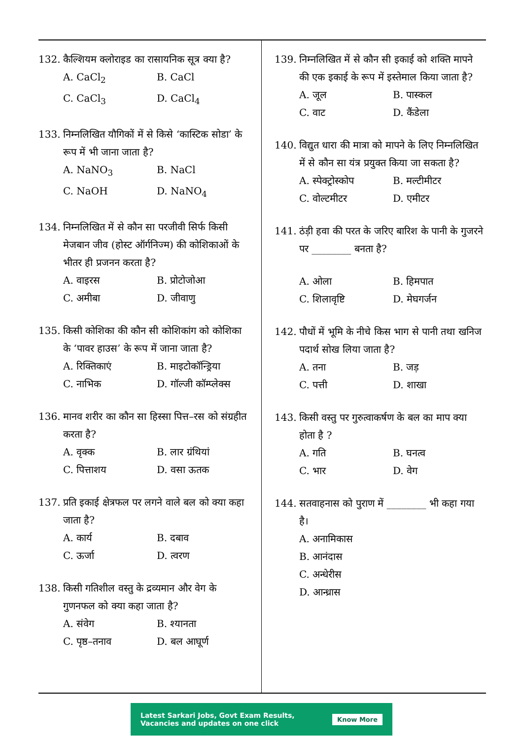132. कैल्शियम क्लोराइड का रासायनिक सूत्र क्या है?
A. CaCl<sub>2</sub> B. CaCl C. CaCl<sub>3</sub> D. CaCl<sub>4</sub>
133. निम्नलिखित यौगिकों में से किसे ‘कास्टिक सोडा’ के रूप में भी जाना जाता है?
A. NaNO<sub>3</sub> B. NaCl C. NaOH D. NaNO<sub>4</sub>
134. निम्नलिखित में से कौन सा परजीवी सिर्फ किसी मेजबान जीव (होस्ट ऑर्गनिज्म) की कोशिकाओं के भीतर ही प्रजनन करता है?
A. वाइरस B. प्रोटोजोआ C. अमीबा D. जीवाणु
135. किसी कोशिका की कौन सी कोशिकांग को कोशिका के ‘पावर हाउस’ के रूप में जाना जाता है?
A. रिक्तिकाएं B. माइटोकॉन्ड्रिया C. नाभिक D. गॉल्जी कॉम्प्लेक्स
136. मानव शरीर का कौन सा हिस्सा पित्त–रस को संग्रहीत करता है?
A. वृक्क B. लार ग्रंथियां C. पित्ताशय D. वसा ऊतक
137. प्रति इकाई क्षेत्रफल पर लगने वाले बल को क्या कहा जाता है?
A. कार्य B. दबाव C. ऊर्जा D. त्वरण
138. किसी गतिशील वस्तु के द्रव्यमान और वेग के गुणनफल को क्या कहा जाता है?
A. संवेग B. श्यानता C. पृष्ठ–तनाव D. बल आघूर्ण
139. निम्नलिखित में से कौन सी इकाई को शक्ति मापने की एक इकाई के रूप में इस्तेमाल किया जाता है?
A. जूल B. पास्कल C. वाट D. कैंडेला
140. विद्युत धारा की मात्रा को मापने के लिए निम्नलिखित में से कौन सा यंत्र प्रयुक्त किया जा सकता है?
A. स्पेक्ट्रोस्कोप B. मल्टीमीटर C. वोल्टमीटर D. एमीटर
141. ठंड़ी हवा की परत के जरिए बारिश के पानी के गुजरने पर ________ बनता है?
A. ओला B. हिमपात C. शिलावृष्टि D. मेघगर्जन
142. पौधों में भूमि के नीचे किस भाग से पानी तथा खनिज पदार्थ सोख लिया जाता है?
A. तना B. जड़ C. पत्ती D. शाखा
143. किसी वस्तु पर गुरुत्वाकर्षण के बल का माप क्या होता है ?
A. गति B. घनत्व C. भार D. वेग
144. सतवाहनास को पुराण में ________ भी कहा गया है।
A. अनामिकास
B. आनंदास
C. अन्धेरीस
D. आन्ध्रास
Latest Sarkari Jobs, Govt Exam Results,
Vacancies and updates on one click Know More